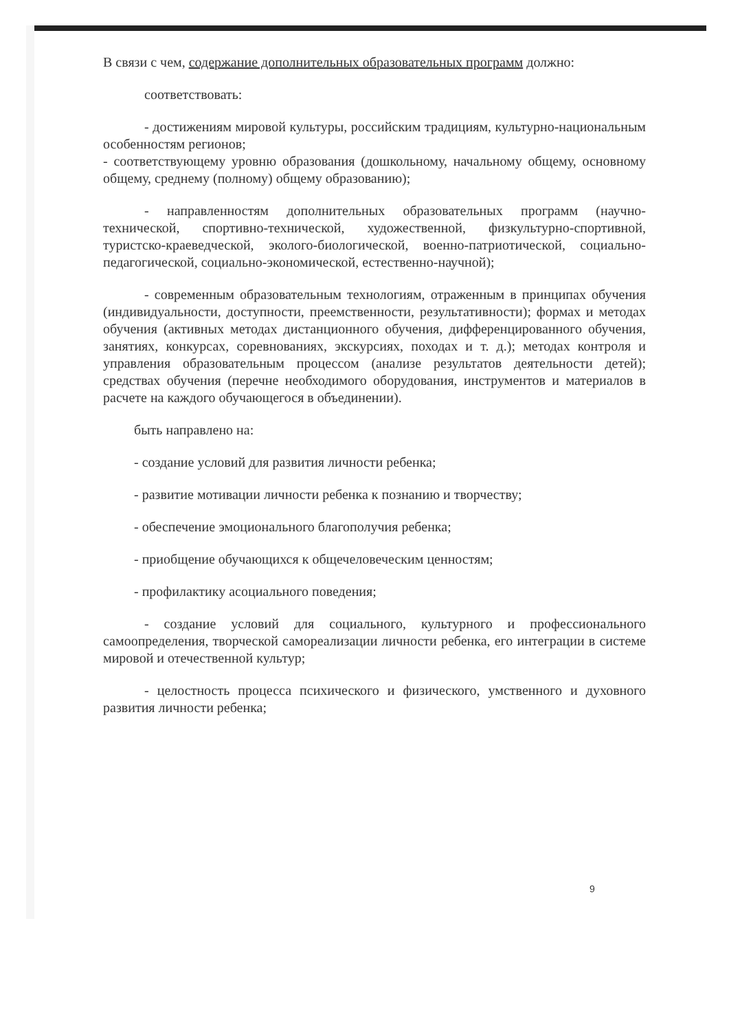В связи с чем, содержание дополнительных образовательных программ должно:
соответствовать:
- достижениям мировой культуры, российским традициям, культурно-национальным особенностям регионов;
- соответствующему уровню образования (дошкольному, начальному общему, основному общему, среднему (полному) общему образованию);
- направленностям дополнительных образовательных программ (научно-технической, спортивно-технической, художественной, физкультурно-спортивной, туристско-краеведческой, эколого-биологической, военно-патриотической, социально-педагогической, социально-экономической, естественно-научной);
- современным образовательным технологиям, отраженным в принципах обучения (индивидуальности, доступности, преемственности, результативности); формах и методах обучения (активных методах дистанционного обучения, дифференцированного обучения, занятиях, конкурсах, соревнованиях, экскурсиях, походах и т. д.); методах контроля и управления образовательным процессом (анализе результатов деятельности детей); средствах обучения (перечне необходимого оборудования, инструментов и материалов в расчете на каждого обучающегося в объединении).
быть направлено на:
- создание условий для развития личности ребенка;
- развитие мотивации личности ребенка к познанию и творчеству;
- обеспечение эмоционального благополучия ребенка;
- приобщение обучающихся к общечеловеческим ценностям;
- профилактику асоциального поведения;
- создание условий для социального, культурного и профессионального самоопределения, творческой самореализации личности ребенка, его интеграции в системе мировой и отечественной культур;
- целостность процесса психического и физического, умственного и духовного развития личности ребенка;
9